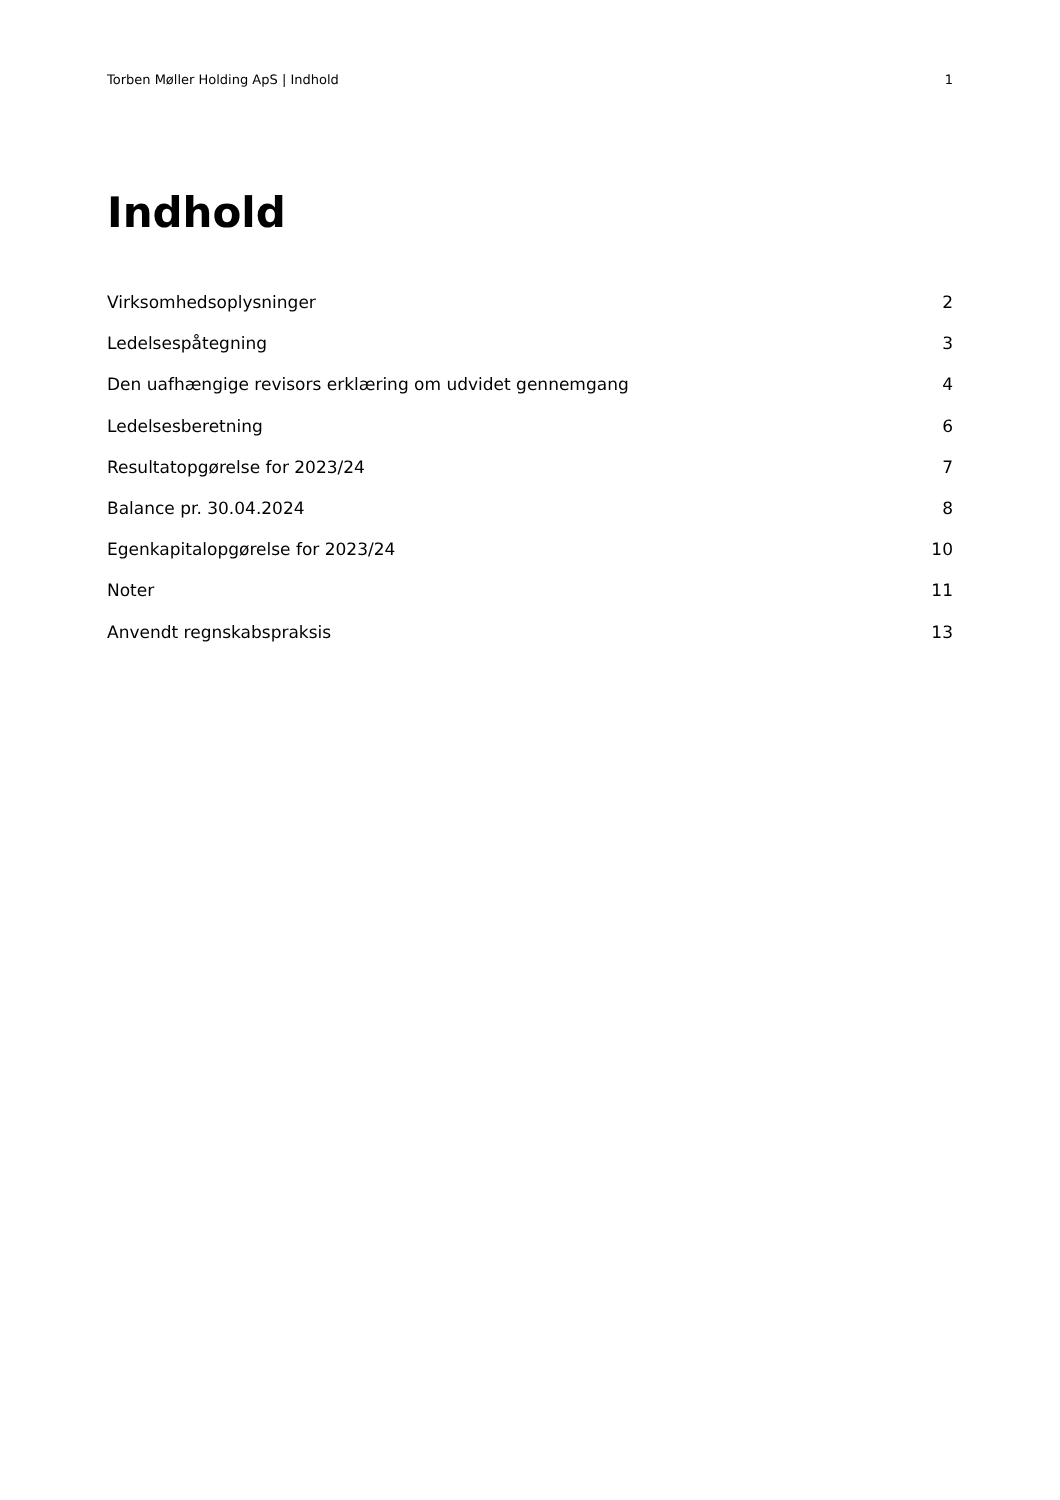Torben Møller Holding ApS | Indhold 1
Indhold
Virksomhedsoplysninger 2
Ledelsespåtegning 3
Den uafhængige revisors erklæring om udvidet gennemgang 4
Ledelsesberetning 6
Resultatopgørelse for 2023/24 7
Balance pr. 30.04.2024 8
Egenkapitalopgørelse for 2023/24 10
Noter 11
Anvendt regnskabspraksis 13